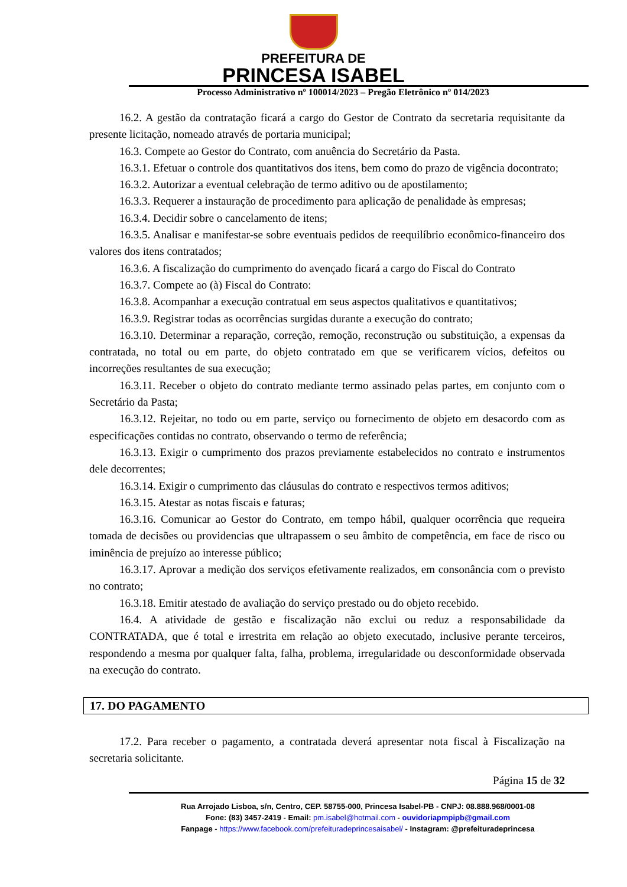PREFEITURA DE
PRINCESA ISABEL
Processo Administrativo nº 100014/2023 – Pregão Eletrônico nº 014/2023
16.2. A gestão da contratação ficará a cargo do Gestor de Contrato da secretaria requisitante da presente licitação, nomeado através de portaria municipal;
16.3. Compete ao Gestor do Contrato, com anuência do Secretário da Pasta.
16.3.1. Efetuar o controle dos quantitativos dos itens, bem como do prazo de vigência docontrato;
16.3.2. Autorizar a eventual celebração de termo aditivo ou de apostilamento;
16.3.3. Requerer a instauração de procedimento para aplicação de penalidade às empresas;
16.3.4. Decidir sobre o cancelamento de itens;
16.3.5. Analisar e manifestar-se sobre eventuais pedidos de reequilíbrio econômico-financeiro dos valores dos itens contratados;
16.3.6. A fiscalização do cumprimento do avençado ficará a cargo do Fiscal do Contrato
16.3.7. Compete ao (à) Fiscal do Contrato:
16.3.8. Acompanhar a execução contratual em seus aspectos qualitativos e quantitativos;
16.3.9. Registrar todas as ocorrências surgidas durante a execução do contrato;
16.3.10. Determinar a reparação, correção, remoção, reconstrução ou substituição, a expensas da contratada, no total ou em parte, do objeto contratado em que se verificarem vícios, defeitos ou incorreções resultantes de sua execução;
16.3.11. Receber o objeto do contrato mediante termo assinado pelas partes, em conjunto com o Secretário da Pasta;
16.3.12. Rejeitar, no todo ou em parte, serviço ou fornecimento de objeto em desacordo com as especificações contidas no contrato, observando o termo de referência;
16.3.13. Exigir o cumprimento dos prazos previamente estabelecidos no contrato e instrumentos dele decorrentes;
16.3.14. Exigir o cumprimento das cláusulas do contrato e respectivos termos aditivos;
16.3.15. Atestar as notas fiscais e faturas;
16.3.16. Comunicar ao Gestor do Contrato, em tempo hábil, qualquer ocorrência que requeira tomada de decisões ou providencias que ultrapassem o seu âmbito de competência, em face de risco ou iminência de prejuízo ao interesse público;
16.3.17. Aprovar a medição dos serviços efetivamente realizados, em consonância com o previsto no contrato;
16.3.18. Emitir atestado de avaliação do serviço prestado ou do objeto recebido.
16.4. A atividade de gestão e fiscalização não exclui ou reduz a responsabilidade da CONTRATADA, que é total e irrestrita em relação ao objeto executado, inclusive perante terceiros, respondendo a mesma por qualquer falta, falha, problema, irregularidade ou desconformidade observada na execução do contrato.
17. DO PAGAMENTO
17.2. Para receber o pagamento, a contratada deverá apresentar nota fiscal à Fiscalização na secretaria solicitante.
Página 15 de 32
Rua Arrojado Lisboa, s/n, Centro, CEP. 58755-000, Princesa Isabel-PB - CNPJ: 08.888.968/0001-08
Fone: (83) 3457-2419 - Email: pm.isabel@hotmail.com - ouvidoriapmpipb@gmail.com
Fanpage - https://www.facebook.com/prefeituradeprincesaisabel/ - Instagram: @prefeituradeprincesa